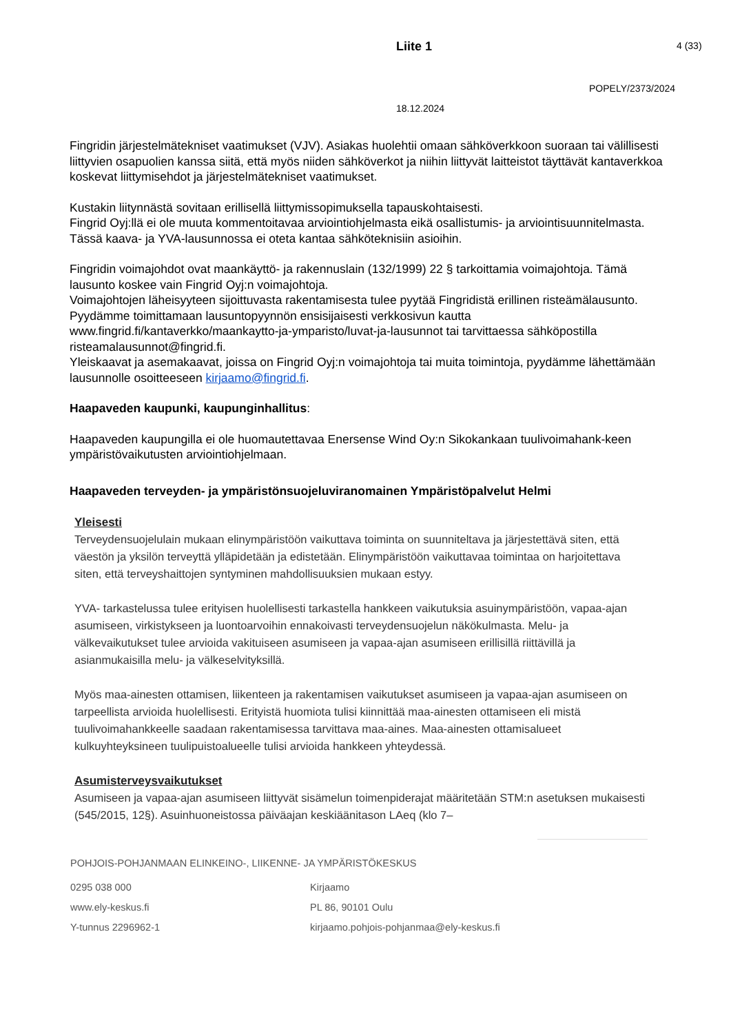Liite 1 4 (33)
POPELY/2373/2024
18.12.2024
Fingridin järjestelmätekniset vaatimukset (VJV). Asiakas huolehtii omaan sähköverkkoon suoraan tai välillisesti liittyvien osapuolien kanssa siitä, että myös niiden sähköverkot ja niihin liittyvät laitteistot täyttävät kantaverkkoa koskevat liittymisehdot ja järjestelmätekniset vaatimukset.
Kustakin liitynnästä sovitaan erillisellä liittymissopimuksella tapauskohtaisesti.
Fingrid Oyj:llä ei ole muuta kommentoitavaa arviointiohjelmasta eikä osallistumis- ja arviointisuunnitelmasta. Tässä kaava- ja YVA-lausunnossa ei oteta kantaa sähköteknisiin asioihin.
Fingridin voimajohdot ovat maankäyttö- ja rakennuslain (132/1999) 22 § tarkoittamia voimajohtoja. Tämä lausunto koskee vain Fingrid Oyj:n voimajohtoja.
Voimajohtojen läheisyyteen sijoittuvasta rakentamisesta tulee pyytää Fingridistä erillinen risteämälausunto. Pyydämme toimittamaan lausuntopyynnön ensisijaisesti verkkosivun kautta www.fingrid.fi/kantaverkko/maankaytto-ja-ymparisto/luvat-ja-lausunnot tai tarvittaessa sähköpostilla risteamalausunnot@fingrid.fi.
Yleiskaavat ja asemakaavat, joissa on Fingrid Oyj:n voimajohtoja tai muita toimintoja, pyydämme lähettämään lausunnolle osoitteeseen kirjaamo@fingrid.fi.
Haapaveden kaupunki, kaupunginhallitus:
Haapaveden kaupungilla ei ole huomautettavaa Enersense Wind Oy:n Sikokankaan tuulivoimahank-keen ympäristövaikutusten arviointiohjelmaan.
Haapaveden terveyden- ja ympäristönsuojeluviranomainen Ympäristöpalvelut Helmi
Yleisesti
Terveydensuojelulain mukaan elinympäristöön vaikuttava toiminta on suunniteltava ja järjestettävä siten, että väestön ja yksilön terveyttä ylläpidetään ja edistetään. Elinympäristöön vaikuttavaa toimintaa on harjoitettava siten, että terveyshaittojen syntyminen mahdollisuuksien mukaan estyy.
YVA- tarkastelussa tulee erityisen huolellisesti tarkastella hankkeen vaikutuksia asuinympäristöön, vapaa-ajan asumiseen, virkistykseen ja luontoarvoihin ennakoivasti terveydensuojelun näkökulmasta. Melu- ja välkevaikutukset tulee arvioida vakituiseen asumiseen ja vapaa-ajan asumiseen erillisillä riittävillä ja asianmukaisilla melu- ja välkeselvityksillä.
Myös maa-ainesten ottamisen, liikenteen ja rakentamisen vaikutukset asumiseen ja vapaa-ajan asumiseen on tarpeellista arvioida huolellisesti. Erityistä huomiota tulisi kiinnittää maa-ainesten ottamiseen eli mistä tuulivoimahankkeelle saadaan rakentamisessa tarvittava maa-aines. Maa-ainesten ottamisalueet kulkuyhteyksineen tuulipuistoalueelle tulisi arvioida hankkeen yhteydessä.
Asumisterveysvaikutukset
Asumiseen ja vapaa-ajan asumiseen liittyvät sisämelun toimenpiderajat määritetään STM:n asetuksen mukaisesti (545/2015, 12§). Asuinhuoneistossa päiväajan keskiäänitason LAeq (klo 7–
POHJOIS-POHJANMAAN ELINKEINO-, LIIKENNE- JA YMPÄRISTÖKESKUS
0295 038 000
www.ely-keskus.fi
Y-tunnus 2296962-1
Kirjaamo
PL 86, 90101 Oulu
kirjaamo.pohjois-pohjanmaa@ely-keskus.fi